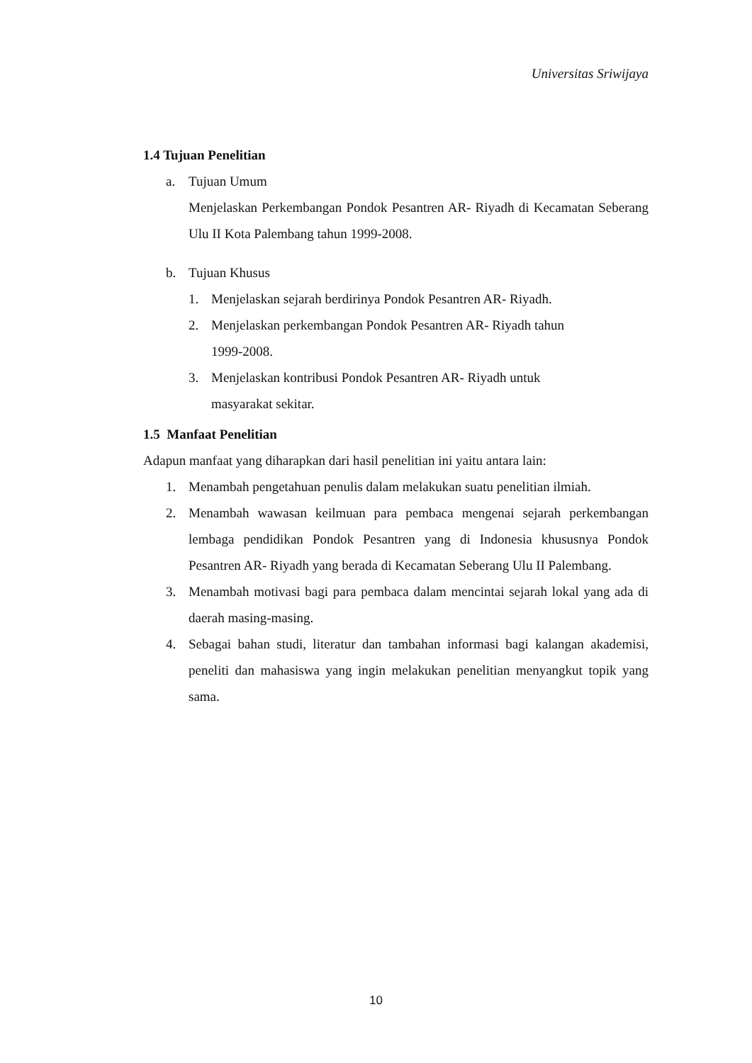Universitas Sriwijaya
1.4 Tujuan Penelitian
a. Tujuan Umum
Menjelaskan Perkembangan Pondok Pesantren AR- Riyadh di Kecamatan Seberang Ulu II Kota Palembang tahun 1999-2008.
b. Tujuan Khusus
1. Menjelaskan sejarah berdirinya Pondok Pesantren AR- Riyadh.
2. Menjelaskan perkembangan Pondok Pesantren AR- Riyadh tahun
1999-2008.
3. Menjelaskan kontribusi Pondok Pesantren AR- Riyadh untuk
masyarakat sekitar.
1.5 Manfaat Penelitian
Adapun manfaat yang diharapkan dari hasil penelitian ini yaitu antara lain:
1. Menambah pengetahuan penulis dalam melakukan suatu penelitian ilmiah.
2. Menambah wawasan keilmuan para pembaca mengenai sejarah perkembangan lembaga pendidikan Pondok Pesantren yang di Indonesia khususnya Pondok Pesantren AR- Riyadh yang berada di Kecamatan Seberang Ulu II Palembang.
3. Menambah motivasi bagi para pembaca dalam mencintai sejarah lokal yang ada di daerah masing-masing.
4. Sebagai bahan studi, literatur dan tambahan informasi bagi kalangan akademisi, peneliti dan mahasiswa yang ingin melakukan penelitian menyangkut topik yang sama.
10